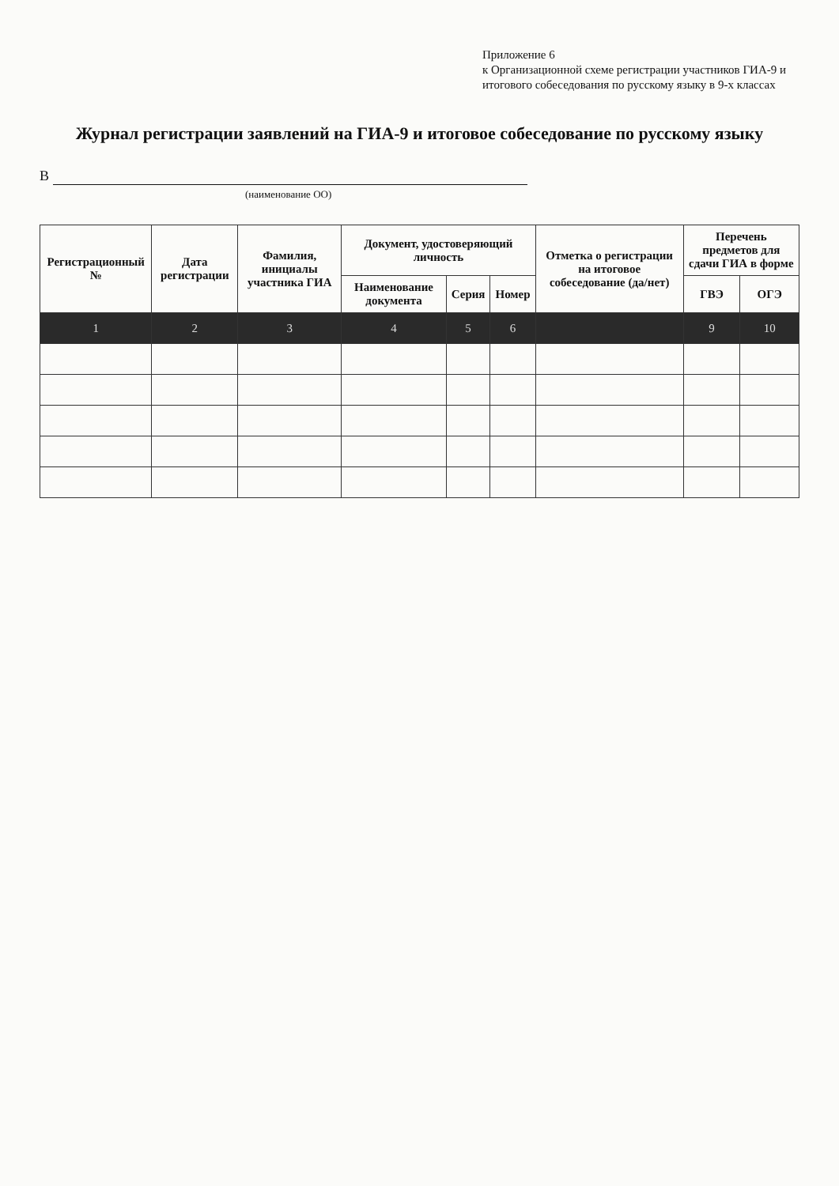Приложение 6
к Организационной схеме регистрации участников ГИА-9 и итогового собеседования по русскому языку в 9-х классах
Журнал регистрации заявлений на ГИА-9 и итоговое собеседование по русскому языку
В
(наименование ОО)
| Регистрационный № | Дата регистрации | Фамилия, инициалы участника ГИА | Документ, удостоверяющий личность | | | Отметка о регистрации на итоговое собеседование (да/нет) | Перечень предметов для сдачи ГИА в форме | |
| --- | --- | --- | --- | --- | --- | --- | --- | --- |
| | | | Наименование документа | Серия | Номер | | ГВЭ | ОГЭ |
| 1 | 2 | 3 | 4 | 5 | 6 | | 9 | 10 |